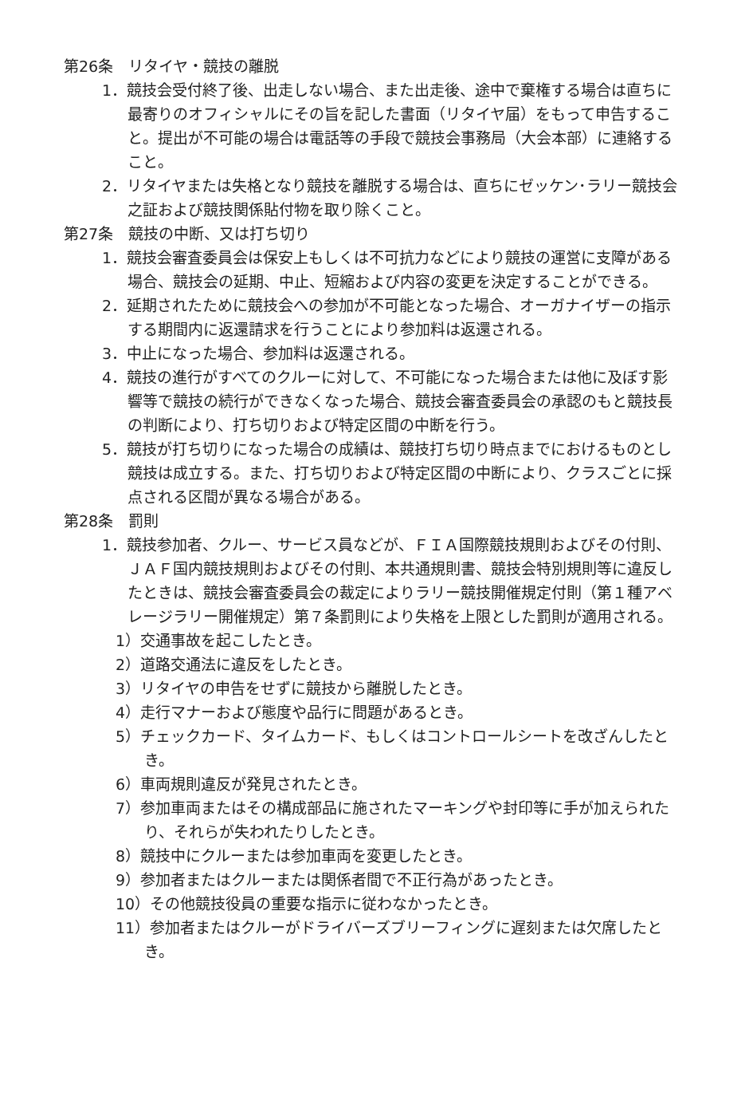第26条　リタイヤ・競技の離脱
1．競技会受付終了後、出走しない場合、また出走後、途中で棄権する場合は直ちに最寄りのオフィシャルにその旨を記した書面（リタイヤ届）をもって申告すること。提出が不可能の場合は電話等の手段で競技会事務局（大会本部）に連絡すること。
2．リタイヤまたは失格となり競技を離脱する場合は、直ちにゼッケン･ラリー競技会之証および競技関係貼付物を取り除くこと。
第27条　競技の中断、又は打ち切り
1．競技会審査委員会は保安上もしくは不可抗力などにより競技の運営に支障がある場合、競技会の延期、中止、短縮および内容の変更を決定することができる。
2．延期されたために競技会への参加が不可能となった場合、オーガナイザーの指示する期間内に返還請求を行うことにより参加料は返還される。
3．中止になった場合、参加料は返還される。
4．競技の進行がすべてのクルーに対して、不可能になった場合または他に及ぼす影響等で競技の続行ができなくなった場合、競技会審査委員会の承認のもと競技長の判断により、打ち切りおよび特定区間の中断を行う。
5．競技が打ち切りになった場合の成績は、競技打ち切り時点までにおけるものとし競技は成立する。また、打ち切りおよび特定区間の中断により、クラスごとに採点される区間が異なる場合がある。
第28条　罰則
1．競技参加者、クルー、サービス員などが、ＦＩＡ国際競技規則およびその付則、ＪＡＦ国内競技規則およびその付則、本共通規則書、競技会特別規則等に違反したときは、競技会審査委員会の裁定によりラリー競技開催規定付則（第１種アベレージラリー開催規定）第７条罰則により失格を上限とした罰則が適用される。
1）交通事故を起こしたとき。
2）道路交通法に違反をしたとき。
3）リタイヤの申告をせずに競技から離脱したとき。
4）走行マナーおよび態度や品行に問題があるとき。
5）チェックカード、タイムカード、もしくはコントロールシートを改ざんしたとき。
6）車両規則違反が発見されたとき。
7）参加車両またはその構成部品に施されたマーキングや封印等に手が加えられたり、それらが失われたりしたとき。
8）競技中にクルーまたは参加車両を変更したとき。
9）参加者またはクルーまたは関係者間で不正行為があったとき。
10）その他競技役員の重要な指示に従わなかったとき。
11）参加者またはクルーがドライバーズブリーフィングに遅刻または欠席したとき。